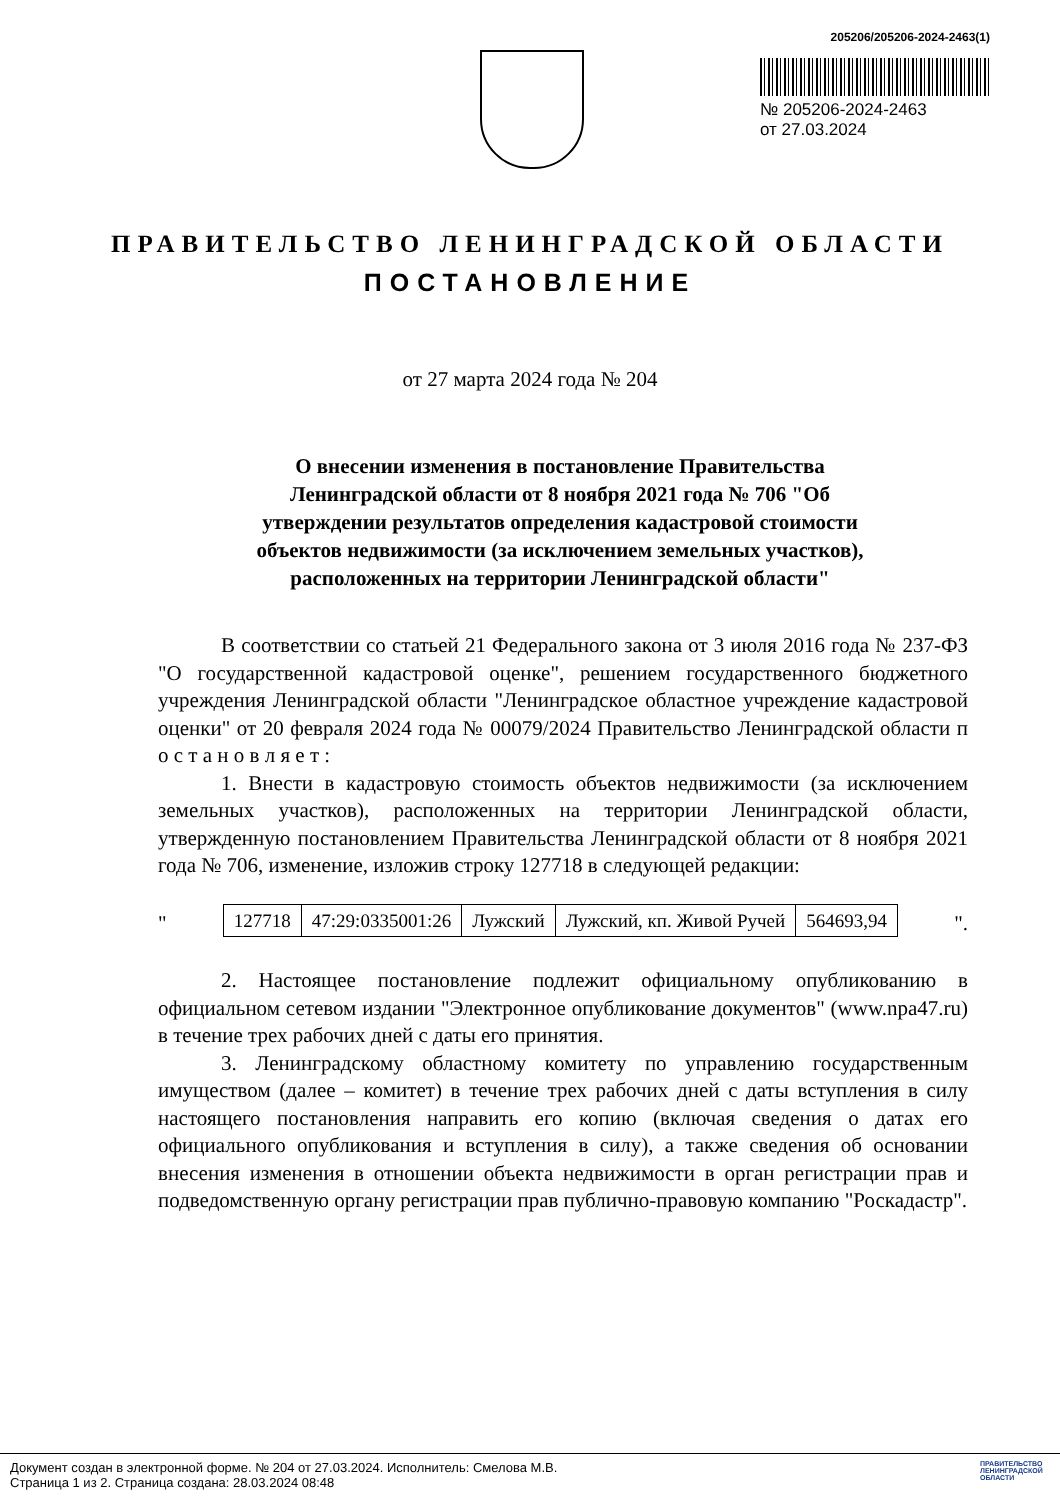205206/205206-2024-2463(1)
№ 205206-2024-2463
от 27.03.2024
ПРАВИТЕЛЬСТВО ЛЕНИНГРАДСКОЙ ОБЛАСТИ
ПОСТАНОВЛЕНИЕ
от 27 марта 2024 года № 204
О внесении изменения в постановление Правительства Ленинградской области от 8 ноября 2021 года № 706 "Об утверждении результатов определения кадастровой стоимости объектов недвижимости (за исключением земельных участков), расположенных на территории Ленинградской области"
В соответствии со статьей 21 Федерального закона от 3 июля 2016 года № 237-ФЗ "О государственной кадастровой оценке", решением государственного бюджетного учреждения Ленинградской области "Ленинградское областное учреждение кадастровой оценки" от 20 февраля 2024 года № 00079/2024 Правительство Ленинградской области п о с т а н о в л я е т :
1. Внести в кадастровую стоимость объектов недвижимости (за исключением земельных участков), расположенных на территории Ленинградской области, утвержденную постановлением Правительства Ленинградской области от 8 ноября 2021 года № 706, изменение, изложив строку 127718 в следующей редакции:
"
| 127718 | 47:29:0335001:26 | Лужский | Лужский, кп. Живой Ручей | 564693,94 |
".
2. Настоящее постановление подлежит официальному опубликованию в официальном сетевом издании "Электронное опубликование документов" (www.npa47.ru) в течение трех рабочих дней с даты его принятия.
3. Ленинградскому областному комитету по управлению государственным имуществом (далее – комитет) в течение трех рабочих дней с даты вступления в силу настоящего постановления направить его копию (включая сведения о датах его официального опубликования и вступления в силу), а также сведения об основании внесения изменения в отношении объекта недвижимости в орган регистрации прав и подведомственную органу регистрации прав публично-правовую компанию "Роскадастр".
Документ создан в электронной форме. № 204 от 27.03.2024. Исполнитель: Смелова М.В.
Страница 1 из 2. Страница создана: 28.03.2024 08:48
ПРАВИТЕЛЬСТВО ЛЕНИНГРАДСКОЙ ОБЛАСТИ